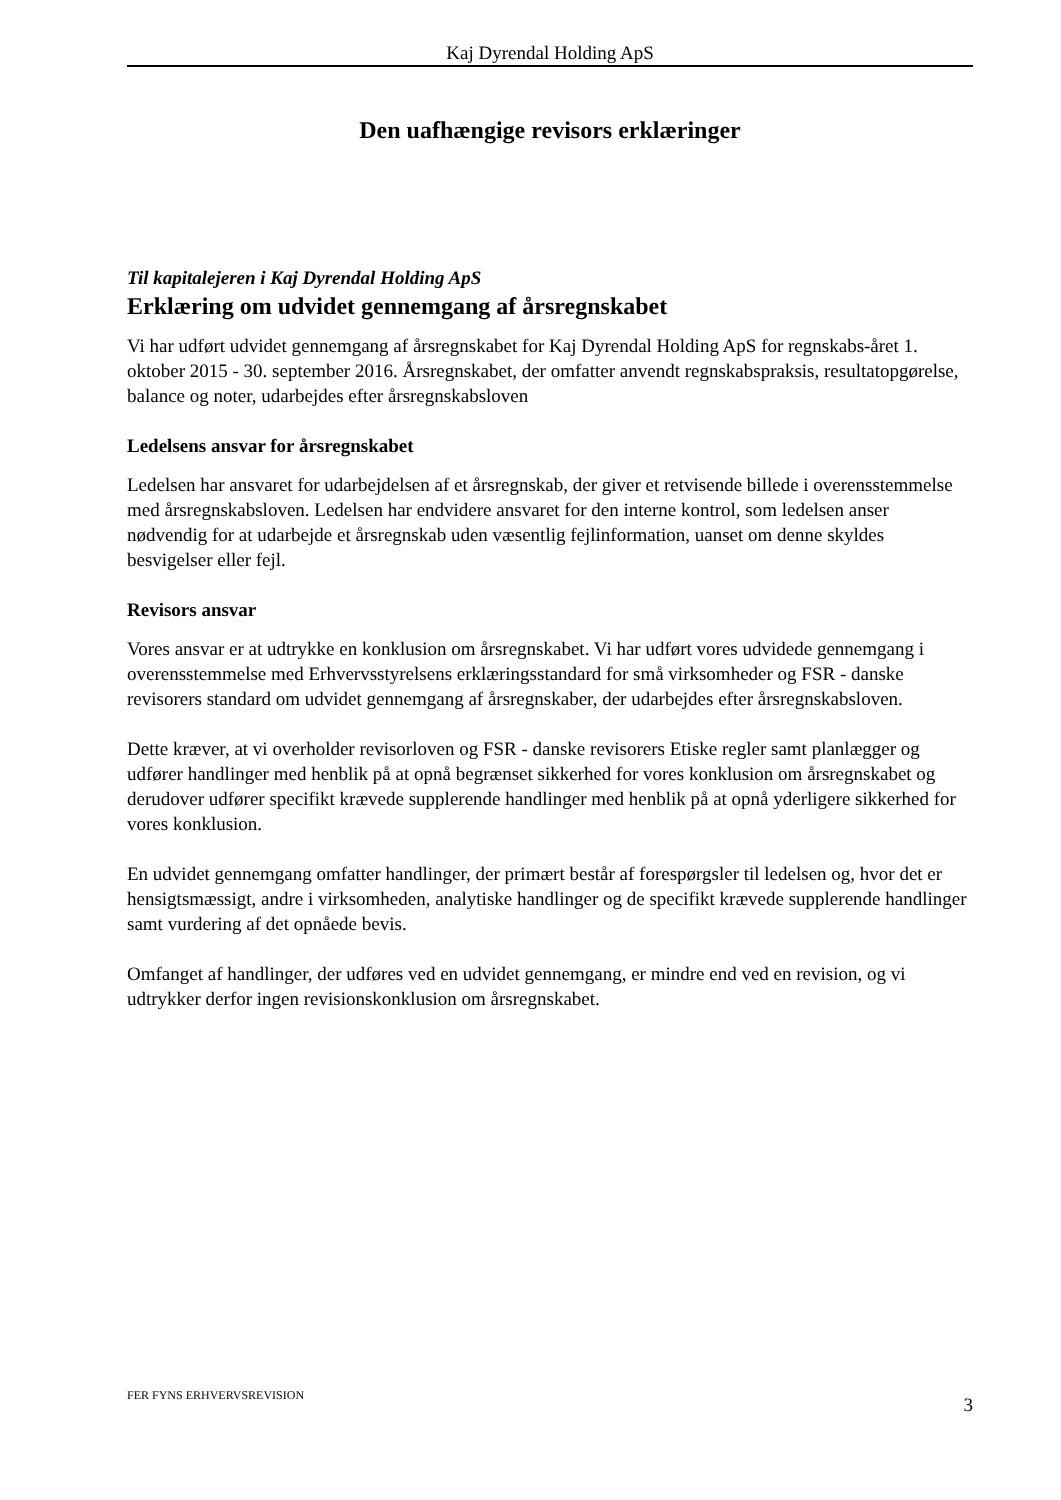Kaj Dyrendal Holding ApS
Den uafhængige revisors erklæringer
Til kapitalejeren i Kaj Dyrendal Holding ApS
Erklæring om udvidet gennemgang af årsregnskabet
Vi har udført udvidet gennemgang af årsregnskabet for Kaj Dyrendal Holding ApS for regnskabs-året 1. oktober 2015 - 30. september 2016. Årsregnskabet, der omfatter anvendt regnskabspraksis, resultatopgørelse, balance og noter, udarbejdes efter årsregnskabsloven
Ledelsens ansvar for årsregnskabet
Ledelsen har ansvaret for udarbejdelsen af et årsregnskab, der giver et retvisende billede i overensstemmelse med årsregnskabsloven. Ledelsen har endvidere ansvaret for den interne kontrol, som ledelsen anser nødvendig for at udarbejde et årsregnskab uden væsentlig fejlinformation, uanset om denne skyldes besvigelser eller fejl.
Revisors ansvar
Vores ansvar er at udtrykke en konklusion om årsregnskabet. Vi har udført vores udvidede gennemgang i overensstemmelse med Erhvervsstyrelsens erklæringsstandard for små virksomheder og FSR - danske revisorers standard om udvidet gennemgang af årsregnskaber, der udarbejdes efter årsregnskabsloven.
Dette kræver, at vi overholder revisorloven og FSR - danske revisorers Etiske regler samt planlægger og udfører handlinger med henblik på at opnå begrænset sikkerhed for vores konklusion om årsregnskabet og derudover udfører specifikt krævede supplerende handlinger med henblik på at opnå yderligere sikkerhed for vores konklusion.
En udvidet gennemgang omfatter handlinger, der primært består af forespørgsler til ledelsen og, hvor det er hensigtsmæssigt, andre i virksomheden, analytiske handlinger og de specifikt krævede supplerende handlinger samt vurdering af det opnåede bevis.
Omfanget af handlinger, der udføres ved en udvidet gennemgang, er mindre end ved en revision, og vi udtrykker derfor ingen revisionskonklusion om årsregnskabet.
FER FYNS ERHVERVSREVISION 3